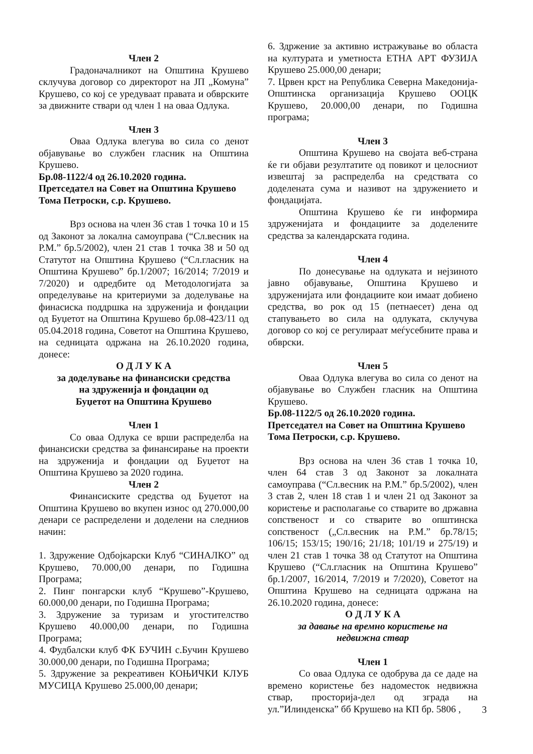Член 2
Градоначалникот на Општина Крушево склучува договор со директорот на ЈП „Комуна” Крушево, со кој се уредуваат правата и обврските за движните ствари од член 1 на оваа Одлука.
Член 3
Оваа Одлука влегува во сила со денот објавување во службен гласник на Општина Крушево.
Бр.08-1122/4 од 26.10.2020 година.
Претседател на Совет на Општина Крушево Тома Петроски, с.р. Крушево.
Врз основа на член 36 став 1 точка 10 и 15 од Законот за локална самоуправа (“Сл.весник на Р.М.” бр.5/2002), член 21 став 1 точка 38 и 50 од Статутот на Општина Крушево (“Сл.гласник на Општина Крушево” бр.1/2007; 16/2014; 7/2019 и 7/2020) и одредбите од Методологијата за определување на критериуми за доделување на финасиска поддршка на здруженија и фондации од Буџетот на Општина Крушево бр.08-423/11 од 05.04.2018 година, Советот на Општина Крушево, на седницата одржана на 26.10.2020 година, донесе:
О Д Л У К А
за доделување на финансиски средства
на здруженија и фондации од
Буџетот на Општина Крушево
Член 1
Со оваа Одлука се врши распределба на финансиски средства за финансирање на проекти на здруженија и фондации од Буџетот на Општина Крушево за 2020 година.
Член 2
Финансиските средства од Буџетот на Општина Крушево во вкупен износ од 270.000,00 денари се распределени и доделени на следниов начин:
1. Здружение Одбојкарски Клуб “СИНАЛКО” од Крушево, 70.000,00 денари, по Годишна Програма;
2. Пинг понгарски клуб “Крушево”-Крушево, 60.000,00 денари, по Годишна Програма;
3. Здружение за туризам и угостителство Крушево 40.000,00 денари, по Годишна Програма;
4. Фудбалски клуб ФК БУЧИН с.Бучин Крушево 30.000,00 денари, по Годишна Програма;
5. Здружение за рекреативен КОЊИЧКИ КЛУБ МУСИЦА Крушево 25.000,00 денари;
6. Здржение за активно истражување во областа на културата и уметноста ЕТНА АРТ ФУЗИЈА Крушево 25.000,00 денари;
7. Црвен крст на Република Северна Македонија-Општинска организација Крушево ООЦК Крушево, 20.000,00 денари, по Годишна програма;
Член 3
Општина Крушево на својата веб-страна ќе ги објави резултатите од повикот и целосниот извештај за распределба на средствата со доделената сума и називот на здружението и фондацијата.
Општина Крушево ќе ги информира здруженијата и фондациите за доделените средства за календарската година.
Член 4
По донесување на одлуката и нејзиното јавно објавување, Општина Крушево и здруженијата или фондациите кои имаат добиено средства, во рок од 15 (петнаесет) дена од стапувањето во сила на одлуката, склучува договор со кој се регулираат меѓусебните права и обврски.
Член 5
Оваа Одлука влегува во сила со денот на објавување во Службен гласник на Општина Крушево.
Бр.08-1122/5 од 26.10.2020 година.
Претседател на Совет на Општина Крушево Тома Петроски, с.р. Крушево.
Врз основа на член 36 став 1 точка 10, член 64 став 3 од Законот за локалната самоуправа (“Сл.весник на Р.М.” бр.5/2002), член 3 став 2, член 18 став 1 и член 21 од Законот за користење и располагање со стварите во државна сопственост и со стварите во општинска сопственост („Сл.весник на Р.М.” бр.78/15; 106/15; 153/15; 190/16; 21/18; 101/19 и 275/19) и член 21 став 1 точка 38 од Статутот на Општина Крушево (“Сл.гласник на Општина Крушево” бр.1/2007, 16/2014, 7/2019 и 7/2020), Советот на Општина Крушево на седницата одржана на 26.10.2020 година, донесе:
О Д Л У К А
за давање на времно користење на
недвижна ствар
Член 1
Со оваа Одлука се одобрува да се даде на времено користење без надоместок недвижна ствар, просторија-дел од зграда на ул.”Илинденска” бб Крушево на КП бр. 5806 ,
3